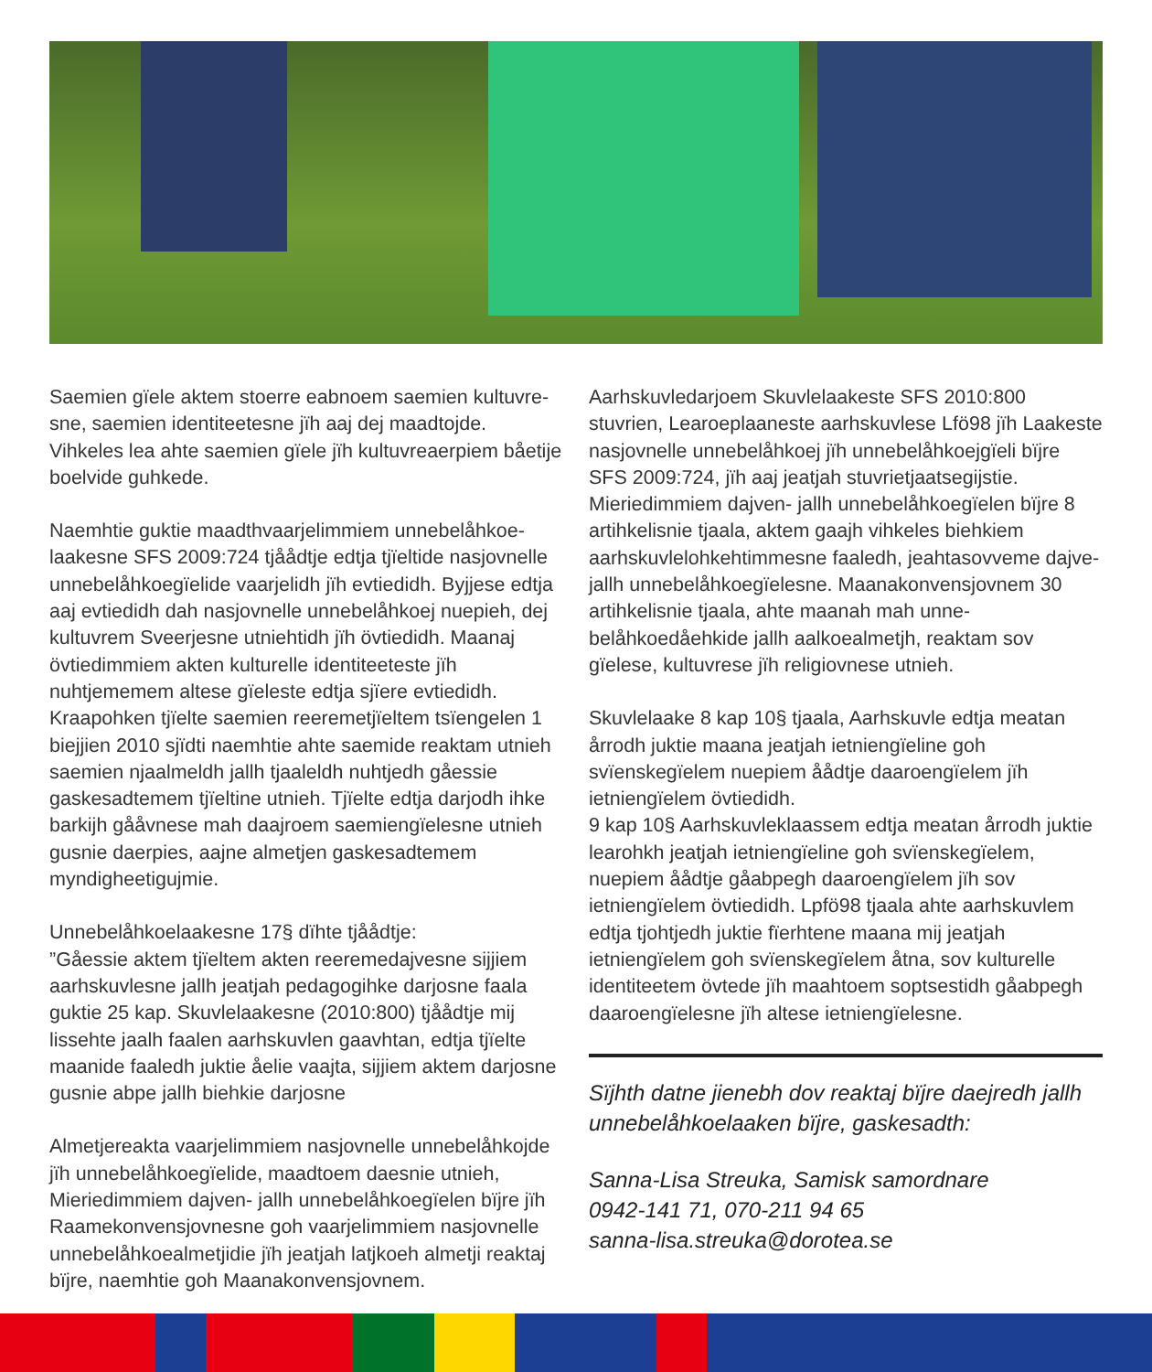Saemien gïele aktem stoerre eabnoem saemien kultuvre­sne, saemien identiteetesne jïh aaj dej maadtojde. Vihkeles lea ahte saemien gïele jïh kultuvreaerpiem båetije boelvide guhkede.
Naemhtie guktie maadthvaarjelimmiem unnebelåhkoe­laakesne SFS 2009:724 tjåådtje edtja tjïeltide nasjovnelle unnebelåhkoegïelide vaarjelidh jïh evtiedidh. Byjjese edtja aaj evtiedidh dah nasjovnelle unnebelåhkoej nuepieh, dej kultuvrem Sveerjesne utniehtidh jïh övtiedidh. Maanaj övtiedimmiem akten kulturelle identiteeteste jïh nuhtjememem altese gïeleste edtja sjïere evtiedidh. Kraapohken tjïelte saemien reeremetjïeltem tsïengelen 1 biejjien 2010 sjïdti naemhtie ahte saemide reaktam utnieh saemien njaalmeldh jallh tjaaleldh nuhtjedh gåessie gaskesadtemem tjïeltine utnieh. Tjïelte edtja darjodh ihke barkijh gååvnese mah daajroem saemiengïelesne utnieh gusnie daerpies, aajne almetjen gaskesadtemem myndigheetigujmie.
Unnebelåhkoelaakesne 17§ dïhte tjåådtje:
”Gåessie aktem tjïeltem akten reeremedajvesne sijjiem aarhskuvlesne jallh jeatjah pedagogihke darjosne faala guktie 25 kap. Skuvlelaakesne (2010:800) tjåådtje mij lissehte jaalh faalen aarhskuvlen gaavhtan, edtja tjïelte maanide faaledh juktie åelie vaajta, sijjiem aktem darjosne gusnie abpe jallh biehkie darjosne
Almetjereakta vaarjelimmiem nasjovnelle unnebelåhkoj­de jïh unnebelåhkoegïelide, maadtoem daesnie utnieh, Mieriedimmiem dajven- jallh unnebelåhkoegïelen bïjre jïh Raamekonvensjovnesne goh vaarjelimmiem nasjovnelle unnebelåhkoealmetjidie jïh jeatjah latjkoeh almetji reaktaj bïjre, naemhtie goh Maanakonvensjovnem.
Aarhskuvledarjoem Skuvlelaakeste SFS 2010:800 stuvrien, Learoeplaaneste aarhskuvlese Lfö98 jïh Laakeste nasjovnelle unnebelåhkoej jïh unnebelåhkoejgïeli bïjre SFS 2009:724, jïh aaj jeatjah stuvrietjaatsegijstie. Mieriedimmiem dajven- jallh unnebelåhkoegïelen bïjre 8 artihkelisnie tjaala, aktem gaajh vihkeles biehkiem aarhskuvlelohkehtimmesne faaledh, jeahtasovveme dajve- jallh unnebelåhkoegïelesne. Maanakonven­sjovnem 30 artihkelisnie tjaala, ahte maanah mah unne­belåhkoedåehkide jallh aalkoealmetjh, reaktam sov gïelese, kultuvrese jïh religiovnese utnieh.
Skuvlelaake 8 kap 10§ tjaala, Aarhskuvle edtja meatan årrodh juktie maana jeatjah ietniengïeline goh svïenskegïelem nuepiem åådtje daaroengïelem jïh ietniengïelem övtiedidh.
9 kap 10§ Aarhskuvleklaassem edtja meatan årrodh juktie learohkh jeatjah ietniengïeline goh svïenskegïelem, nuepiem åådtje gåabpegh daaroengïelem jïh sov ietniengïelem övtiedidh. Lpfö98 tjaala ahte aarh­skuvlem edtja tjohtjedh juktie fïerhtene maana mij jeatjah ietniengïelem goh svïenskegïelem åtna, sov kulturelle identiteetem övtede jïh maahtoem soptsestidh gåabpegh daaroengïelesne jïh altese ietniengïelesne.
Sïjhth datne jienebh dov reaktaj bïjre daejredh jallh unnebelåhkoelaaken bïjre, gaskesadth:
Sanna-Lisa Streuka, Samisk samordnare
0942-141 71, 070-211 94 65
sanna-lisa.streuka@dorotea.se